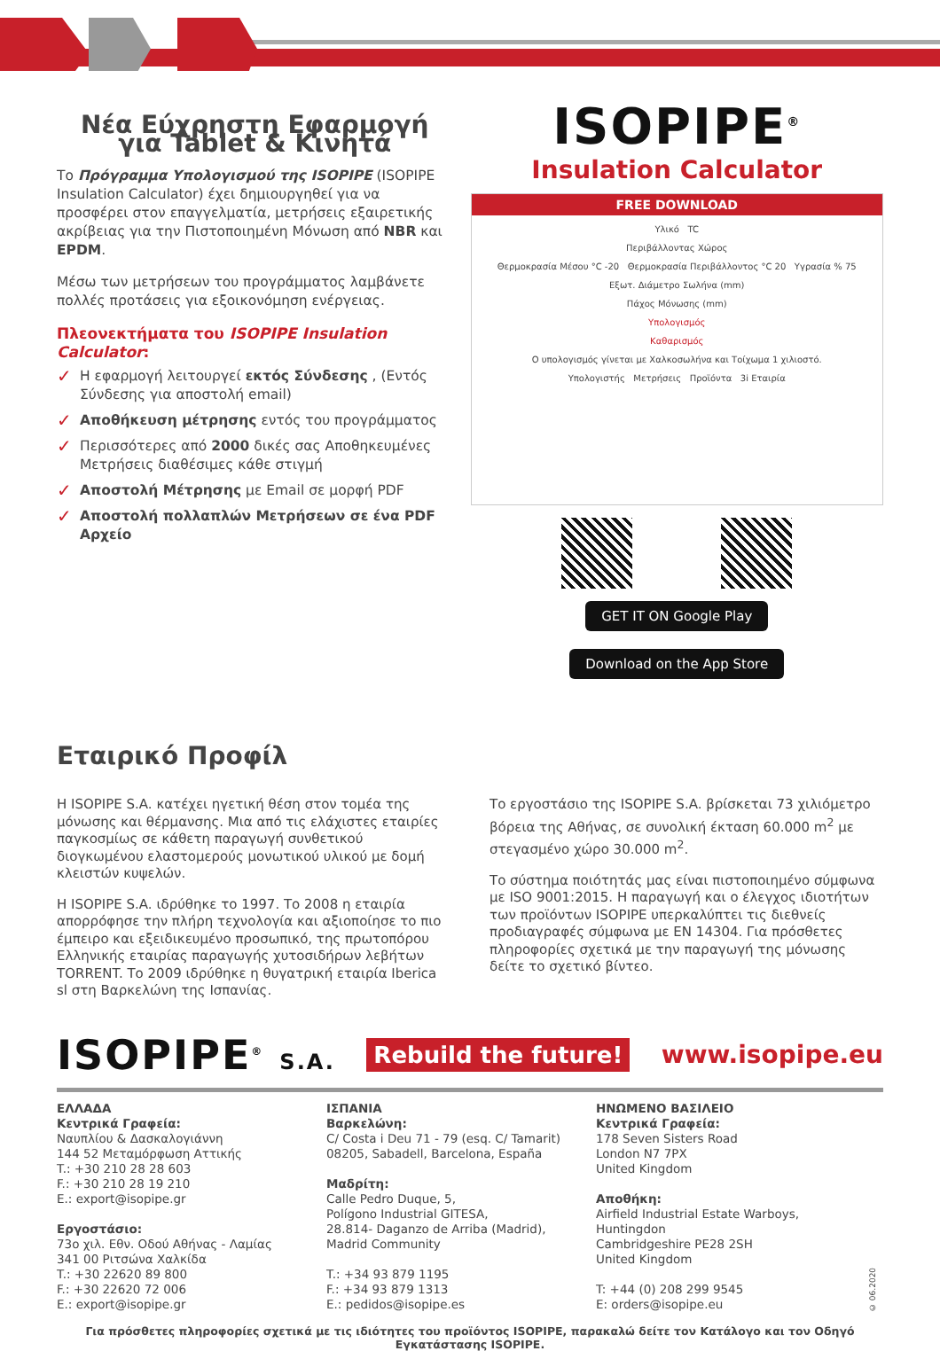Νέα Εύχρηστη Εφαρμογή για Tablet & Κινητά
Το Πρόγραμμα Υπολογισμού της ISOPIPE (ISOPIPE Insulation Calculator) έχει δημιουργηθεί για να προσφέρει στον επαγγελματία, μετρήσεις εξαιρετικής ακρίβειας για την Πιστοποιημένη Μόνωση από NBR και EPDM.
Μέσω των μετρήσεων του προγράμματος λαμβάνετε πολλές προτάσεις για εξοικονόμηση ενέργειας.
Πλεονεκτήματα του ISOPIPE Insulation Calculator:
✓ Η εφαρμογή λειτουργεί εκτός Σύνδεσης , (Εντός Σύνδεσης για αποστολή email)
✓ Αποθήκευση μέτρησης εντός του προγράμματος
✓ Περισσότερες από 2000 δικές σας Αποθηκευμένες Μετρήσεις διαθέσιμες κάθε στιγμή
✓ Αποστολή Μέτρησης με Email σε μορφή PDF
✓ Αποστολή πολλαπλών Μετρήσεων σε ένα PDF Αρχείο
ISOPIPE<sup>®</sup>
Insulation Calculator
FREE DOWNLOAD
Υλικό TC
Περιβάλλοντας Χώρος
Θερμοκρασία Μέσου °C -20 Θερμοκρασία Περιβάλλοντος °C 20 Υγρασία % 75
Εξωτ. Διάμετρο Σωλήνα (mm)
Πάχος Μόνωσης (mm)
Υπολογισμός
Καθαρισμός
Ο υπολογισμός γίνεται με Χαλκοσωλήνα και Τοίχωμα 1 χιλιοστό.
Υπολογιστής Μετρήσεις Προϊόντα 3i Εταιρία
GET IT ON Google Play Download on the App Store
Εταιρικό Προφίλ
Η ISOPIPE S.A. κατέχει ηγετική θέση στον τομέα της μόνωσης και θέρμανσης. Μια από τις ελάχιστες εταιρίες παγκοσμίως σε κάθετη παραγωγή συνθετικού διογκωμένου ελαστομερούς μονωτικού υλικού με δομή κλειστών κυψελών.
Η ISOPIPE S.A. ιδρύθηκε το 1997. Το 2008 η εταιρία απορρόφησε την πλήρη τεχνολογία και αξιοποίησε το πιο έμπειρο και εξειδικευμένο προσωπικό, της πρωτοπόρου Ελληνικής εταιρίας παραγωγής χυτοσιδήρων λεβήτων TORRENT. Το 2009 ιδρύθηκε η θυγατρική εταιρία Iberica sl στη Βαρκελώνη της Ισπανίας.
Το εργοστάσιο της ISOPIPE S.A. βρίσκεται 73 χιλιόμετρο βόρεια της Αθήνας, σε συνολική έκταση 60.000 m<sup>2</sup> με στεγασμένο χώρο 30.000 m<sup>2</sup>.
Το σύστημα ποιότητάς μας είναι πιστοποιημένο σύμφωνα με ISO 9001:2015. Η παραγωγή και ο έλεγχος ιδιοτήτων των προϊόντων ISOPIPE υπερκαλύπτει τις διεθνείς προδιαγραφές σύμφωνα με EN 14304. Για πρόσθετες πληροφορίες σχετικά με την παραγωγή της μόνωσης δείτε το σχετικό βίντεο.
ISOPIPE<sup>®</sup> S.A. Rebuild the future! www.isopipe.eu
ΕΛΛΑΔΑ
Κεντρικά Γραφεία:
Ναυπλίου & Δασκαλογιάννη
144 52 Μεταμόρφωση Αττικής
T.: +30 210 28 28 603
F.: +30 210 28 19 210
E.: export@isopipe.gr
Εργοστάσιο:
73ο χιλ. Εθν. Οδού Αθήνας - Λαμίας
341 00 Ριτσώνα Χαλκίδα
T.: +30 22620 89 800
F.: +30 22620 72 006
E.: export@isopipe.gr
ΙΣΠΑΝΙΑ
Βαρκελώνη:
C/ Costa i Deu 71 - 79 (esq. C/ Tamarit)
08205, Sabadell, Barcelona, España
Μαδρίτη:
Calle Pedro Duque, 5,
Polígono Industrial GITESA,
28.814- Daganzo de Arriba (Madrid),
Madrid Community
T.: +34 93 879 1195
F.: +34 93 879 1313
E.: pedidos@isopipe.es
ΗΝΩΜΕΝΟ ΒΑΣΙΛΕΙΟ
Κεντρικά Γραφεία:
178 Seven Sisters Road
London N7 7PX
United Kingdom
Αποθήκη:
Airfield Industrial Estate Warboys, Huntingdon
Cambridgeshire PE28 2SH
United Kingdom
T: +44 (0) 208 299 9545
E: orders@isopipe.eu
© 06.2020
Για πρόσθετες πληροφορίες σχετικά με τις ιδιότητες του προϊόντος ISOPIPE, παρακαλώ δείτε τον Κατάλογο και τον Οδηγό Εγκατάστασης ISOPIPE.